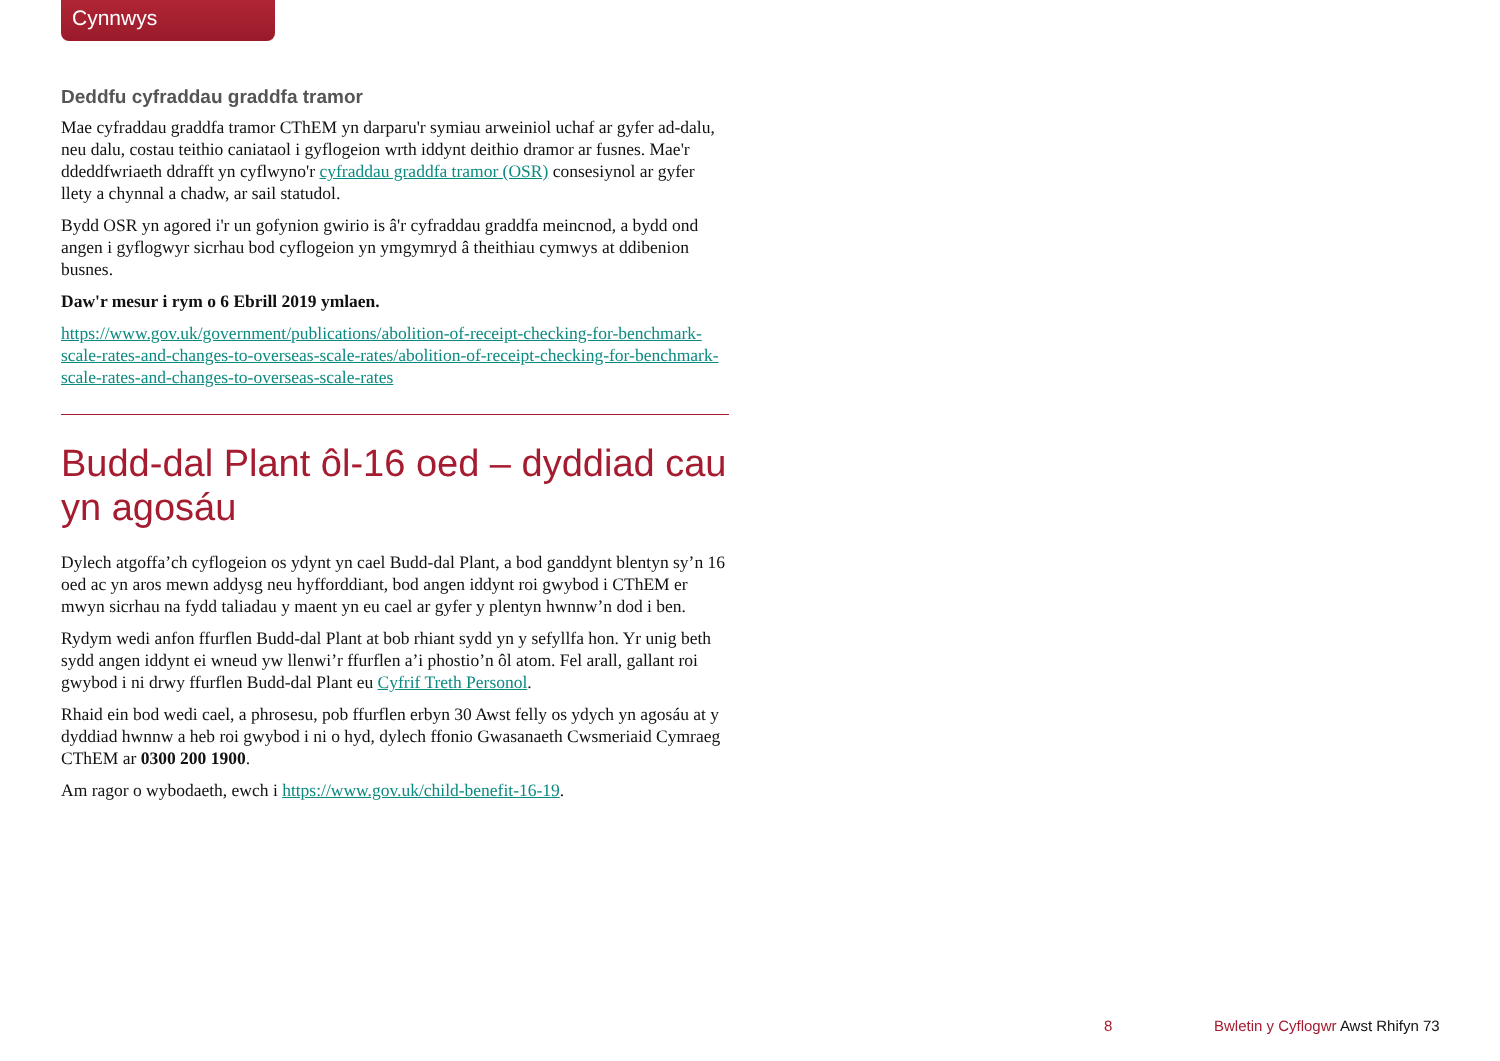Cynnwys
Deddfu cyfraddau graddfa tramor
Mae cyfraddau graddfa tramor CThEM yn darparu'r symiau arweiniol uchaf ar gyfer ad-dalu, neu dalu, costau teithio caniataol i gyflogeion wrth iddynt deithio dramor ar fusnes. Mae'r ddeddfwriaeth ddrafft yn cyflwyno'r cyfraddau graddfa tramor (OSR) consesiynol ar gyfer llety a chynnal a chadw, ar sail statudol.
Bydd OSR yn agored i'r un gofynion gwirio is â'r cyfraddau graddfa meincnod, a bydd ond angen i gyflogwyr sicrhau bod cyflogeion yn ymgymryd â theithiau cymwys at ddibenion busnes.
Daw'r mesur i rym o 6 Ebrill 2019 ymlaen.
https://www.gov.uk/government/publications/abolition-of-receipt-checking-for-benchmark-scale-rates-and-changes-to-overseas-scale-rates/abolition-of-receipt-checking-for-benchmark-scale-rates-and-changes-to-overseas-scale-rates
Budd-dal Plant ôl-16 oed – dyddiad cau yn agosáu
Dylech atgoffa’ch cyflogeion os ydynt yn cael Budd-dal Plant, a bod ganddynt blentyn sy’n 16 oed ac yn aros mewn addysg neu hyfforddiant, bod angen iddynt roi gwybod i CThEM er mwyn sicrhau na fydd taliadau y maent yn eu cael ar gyfer y plentyn hwnnw’n dod i ben.
Rydym wedi anfon ffurflen Budd-dal Plant at bob rhiant sydd yn y sefyllfa hon. Yr unig beth sydd angen iddynt ei wneud yw llenwi’r ffurflen a’i phostio’n ôl atom. Fel arall, gallant roi gwybod i ni drwy ffurflen Budd-dal Plant eu Cyfrif Treth Personol.
Rhaid ein bod wedi cael, a phrosesu, pob ffurflen erbyn 30 Awst felly os ydych yn agosáu at y dyddiad hwnnw a heb roi gwybod i ni o hyd, dylech ffonio Gwasanaeth Cwsmeriaid Cymraeg CThEM ar 0300 200 1900.
Am ragor o wybodaeth, ewch i https://www.gov.uk/child-benefit-16-19.
8
Bwletin y Cyflogwr Awst Rhifyn 73